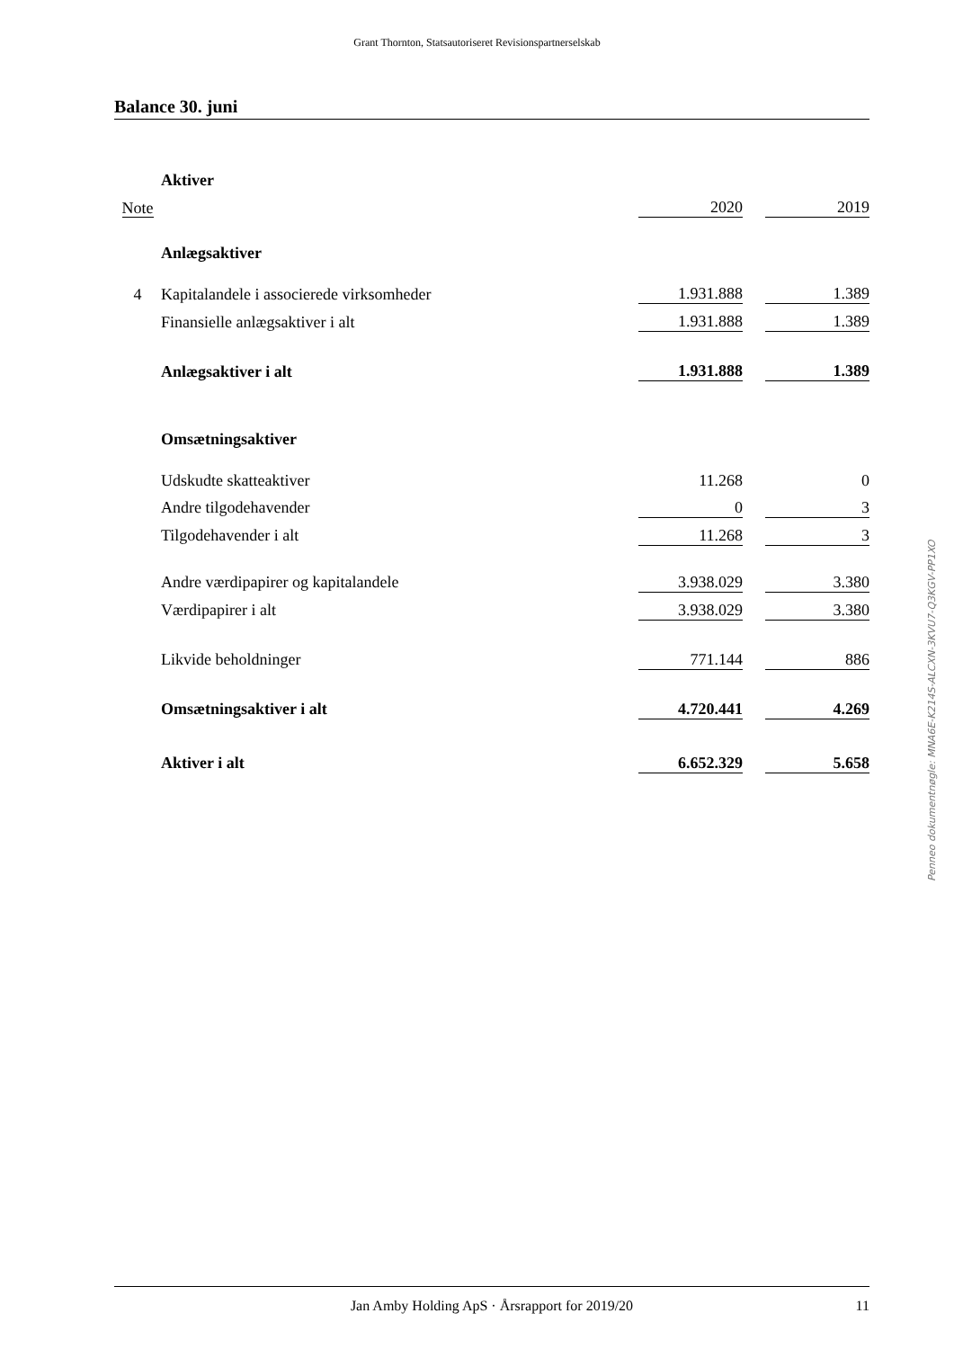Grant Thornton, Statsautoriseret Revisionspartnerselskab
Balance 30. juni
| | Aktiver | | | |
| Note | | 2020 | | 2019 |
| | Anlægsaktiver | | | |
| 4 | Kapitalandele i associerede virksomheder | 1.931.888 | | 1.389 |
| | Finansielle anlægsaktiver i alt | 1.931.888 | | 1.389 |
| | Anlægsaktiver i alt | 1.931.888 | | 1.389 |
| | Omsætningsaktiver | | | |
| | Udskudte skatteaktiver | 11.268 | | 0 |
| | Andre tilgodehavender | 0 | | 3 |
| | Tilgodehavender i alt | 11.268 | | 3 |
| | Andre værdipapirer og kapitalandele | 3.938.029 | | 3.380 |
| | Værdipapirer i alt | 3.938.029 | | 3.380 |
| | Likvide beholdninger | 771.144 | | 886 |
| | Omsætningsaktiver i alt | 4.720.441 | | 4.269 |
| | Aktiver i alt | 6.652.329 | | 5.658 |
Penneo dokumentnøgle: MNA6E-K214S-ALCXN-3KVU7-Q3KGV-PP1XO
Jan Amby Holding ApS · Årsrapport for 2019/20 11